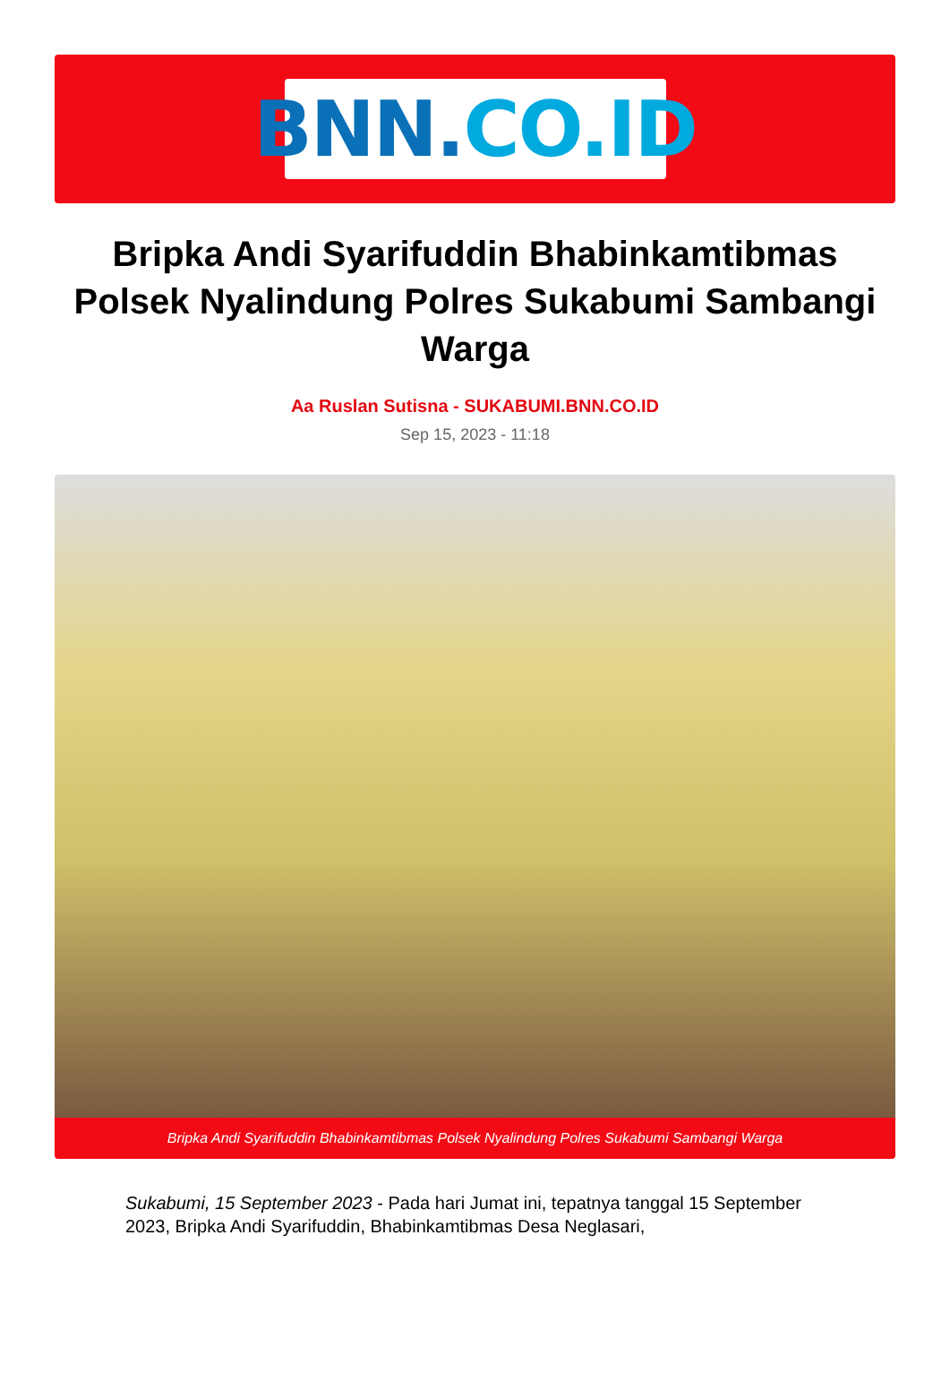BNN. CO.ID
Bripka Andi Syarifuddin Bhabinkamtibmas Polsek Nyalindung Polres Sukabumi Sambangi Warga
Aa Ruslan Sutisna - SUKABUMI.BNN.CO.ID
Sep 15, 2023 - 11:18
Bripka Andi Syarifuddin Bhabinkamtibmas Polsek Nyalindung Polres Sukabumi Sambangi Warga
Sukabumi, 15 September 2023 - Pada hari Jumat ini, tepatnya tanggal 15 September 2023, Bripka Andi Syarifuddin, Bhabinkamtibmas Desa Neglasari,